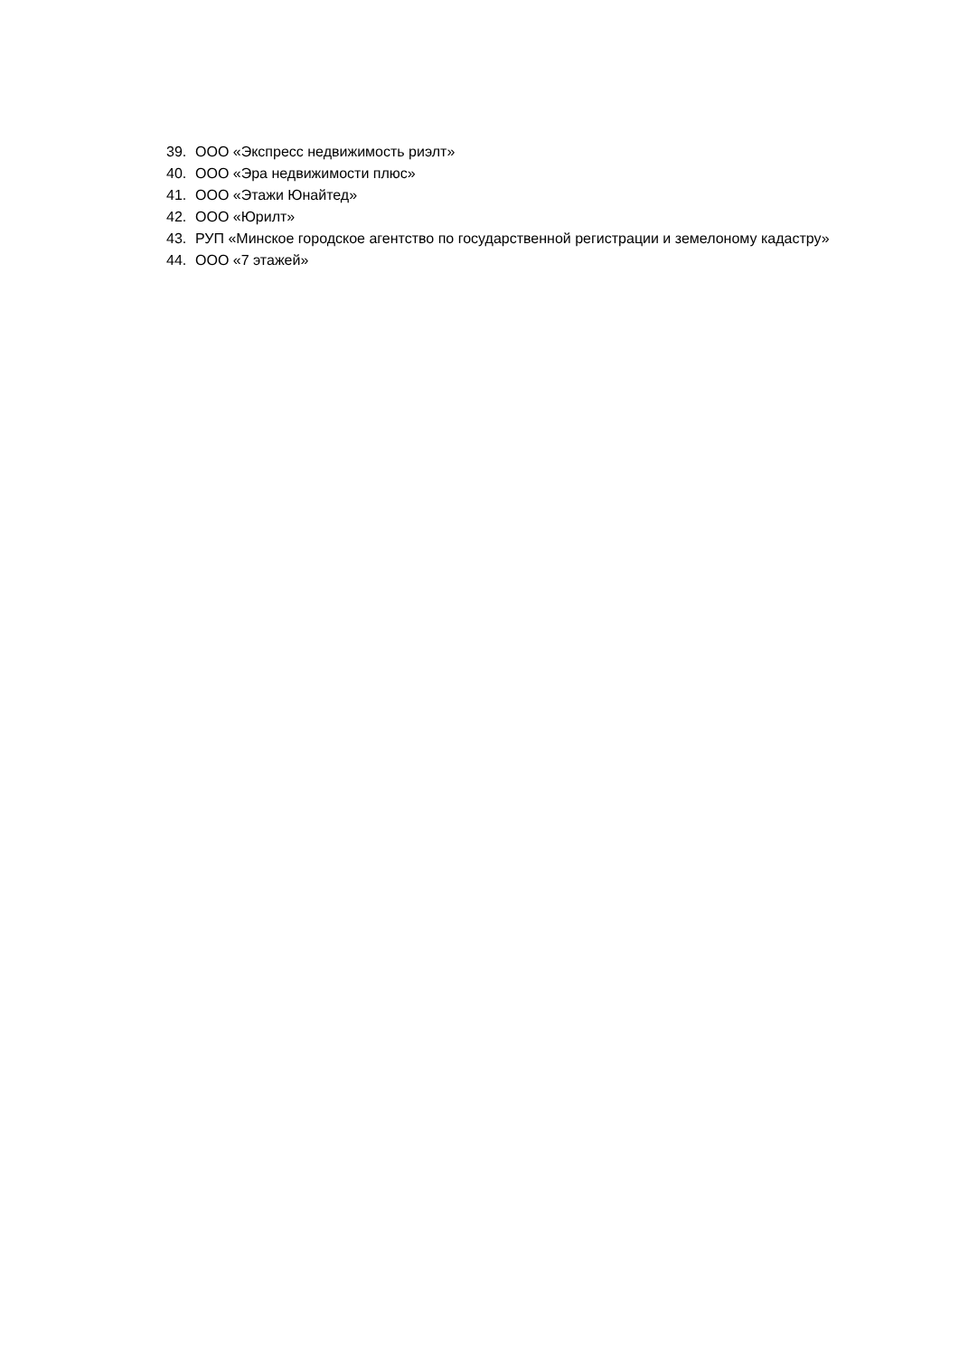39. ООО «Экспресс недвижимость риэлт»
40. ООО «Эра недвижимости плюс»
41. ООО «Этажи Юнайтед»
42. ООО «Юрилт»
43. РУП «Минское городское агентство по государственной регистрации и земелоному кадастру»
44. ООО «7 этажей»